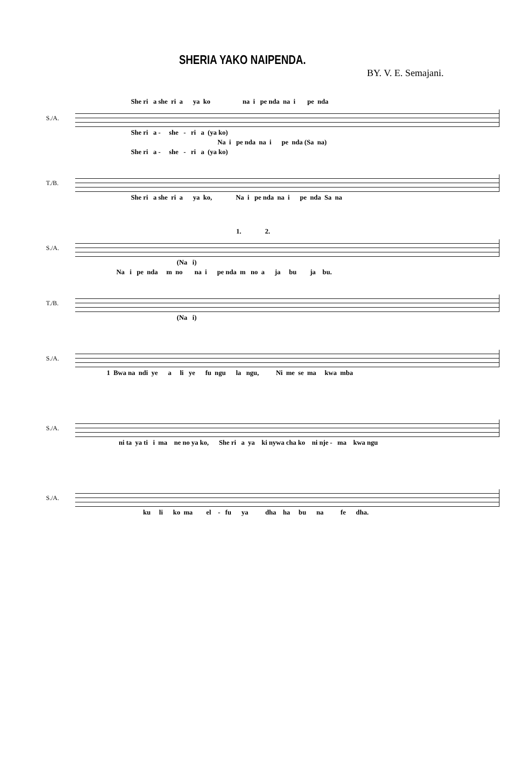SHERIA YAKO NAIPENDA.
BY. V. E. Semajani.
She ri a she ri a ya ko na i pe nda na i pe nda
S./A.
She ri a - she - ri a (ya ko)
Na i pe nda na i pe nda (Sa na)
She ri a - she - ri a (ya ko)
T./B.
She ri a she ri a ya ko, Na i pe nda na i pe nda Sa na
1. 2.
S./A.
(Na i)
Na i pe nda m no na i pe nda m no a ja bu ja bu.
T./B.
(Na i)
S./A.
1 Bwa na ndi ye a li ye fu ngu la ngu, Ni me se ma kwa mba
S./A.
ni ta ya ti i ma ne no ya ko, She ri a ya ki nywa cha ko ni nje - ma kwa ngu
S./A.
ku li ko ma el - fu ya dha ha bu na fe dha.